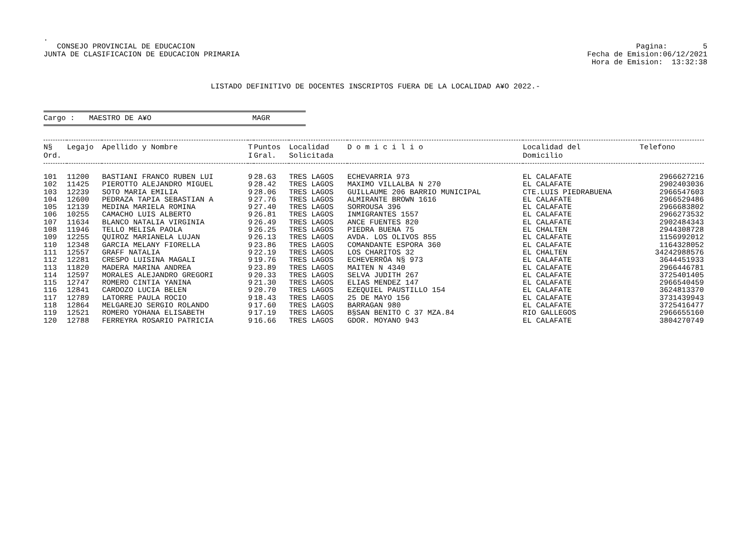.
CONSEJO PROVINCIAL DE EDUCACION
JUNTA DE CLASIFICACION DE EDUCACION PRIMARIA
Pagina: 5
Fecha de Emision:06/12/2021
Hora de Emision: 13:32:38
LISTADO DEFINITIVO DE DOCENTES INSCRIPTOS FUERA DE LA LOCALIDAD A¥O 2022.-
Cargo : MAESTRO DE A¥O MAGR
| N§ Ord. | Legajo | Apellido y Nombre | T I | Puntos Gral. | Localidad Solicitada | D o m i c i l i o | Localidad del Domicilio | Telefono |
| --- | --- | --- | --- | --- | --- | --- | --- | --- |
| 101 | 11200 | BASTIANI FRANCO RUBEN LUI | 9 | 28.63 | TRES LAGOS | ECHEVARRIA 973 | EL CALAFATE | 2966627216 |
| 102 | 11425 | PIEROTTO ALEJANDRO MIGUEL | 9 | 28.42 | TRES LAGOS | MAXIMO VILLALBA N 270 | EL CALAFATE | 2902403036 |
| 103 | 12239 | SOTO MARIA EMILIA | 9 | 28.06 | TRES LAGOS | GUILLAUME 206 BARRIO MUNICIPAL | CTE.LUIS PIEDRABUENA | 2966547603 |
| 104 | 12600 | PEDRAZA TAPIA SEBASTIAN A | 9 | 27.76 | TRES LAGOS | ALMIRANTE BROWN 1616 | EL CALAFATE | 2966529486 |
| 105 | 12139 | MEDINA MARIELA ROMINA | 9 | 27.40 | TRES LAGOS | SORROUSA 396 | EL CALAFATE | 2966683802 |
| 106 | 10255 | CAMACHO LUIS ALBERTO | 9 | 26.81 | TRES LAGOS | INMIGRANTES 1557 | EL CALAFATE | 2966273532 |
| 107 | 11634 | BLANCO NATALIA VIRGINIA | 9 | 26.49 | TRES LAGOS | ANCE FUENTES 820 | EL CALAFATE | 2902484343 |
| 108 | 11946 | TELLO MELISA PAOLA | 9 | 26.25 | TRES LAGOS | PIEDRA BUENA 75 | EL CHALTEN | 2944308728 |
| 109 | 12255 | QUIROZ MARIANELA LUJAN | 9 | 26.13 | TRES LAGOS | AVDA. LOS OLIVOS 855 | EL CALAFATE | 1156992012 |
| 110 | 12348 | GARCIA MELANY FIORELLA | 9 | 23.86 | TRES LAGOS | COMANDANTE ESPORA 360 | EL CALAFATE | 1164328052 |
| 111 | 12557 | GRAFF NATALIA | 9 | 22.19 | TRES LAGOS | LOS CHARITOS 32 | EL CHALTEN | 34242988576 |
| 112 | 12281 | CRESPO LUISINA MAGALI | 9 | 19.76 | TRES LAGOS | ECHEVERRÖA N§ 973 | EL CALAFATE | 3644451933 |
| 113 | 11820 | MADERA MARINA ANDREA | 9 | 23.89 | TRES LAGOS | MAITEN N 4340 | EL CALAFATE | 2966446781 |
| 114 | 12597 | MORALES ALEJANDRO GREGORI | 9 | 20.33 | TRES LAGOS | SELVA JUDITH 267 | EL CALAFATE | 3725401405 |
| 115 | 12747 | ROMERO CINTIA YANINA | 9 | 21.30 | TRES LAGOS | ELIAS MENDEZ 147 | EL CALAFATE | 2966540459 |
| 116 | 12841 | CARDOZO LUCIA BELEN | 9 | 20.70 | TRES LAGOS | EZEQUIEL PAUSTILLO 154 | EL CALAFATE | 3624813370 |
| 117 | 12789 | LATORRE PAULA ROCIO | 9 | 18.43 | TRES LAGOS | 25 DE MAYO 156 | EL CALAFATE | 3731439943 |
| 118 | 12864 | MELGAREJO SERGIO ROLANDO | 9 | 17.60 | TRES LAGOS | BARRAGAN 980 | EL CALAFATE | 3725416477 |
| 119 | 12521 | ROMERO YOHANA ELISABETH | 9 | 17.19 | TRES LAGOS | B§SAN BENITO C 37 MZA.84 | RIO GALLEGOS | 2966655160 |
| 120 | 12788 | FERREYRA ROSARIO PATRICIA | 9 | 16.66 | TRES LAGOS | GDOR. MOYANO 943 | EL CALAFATE | 3804270749 |